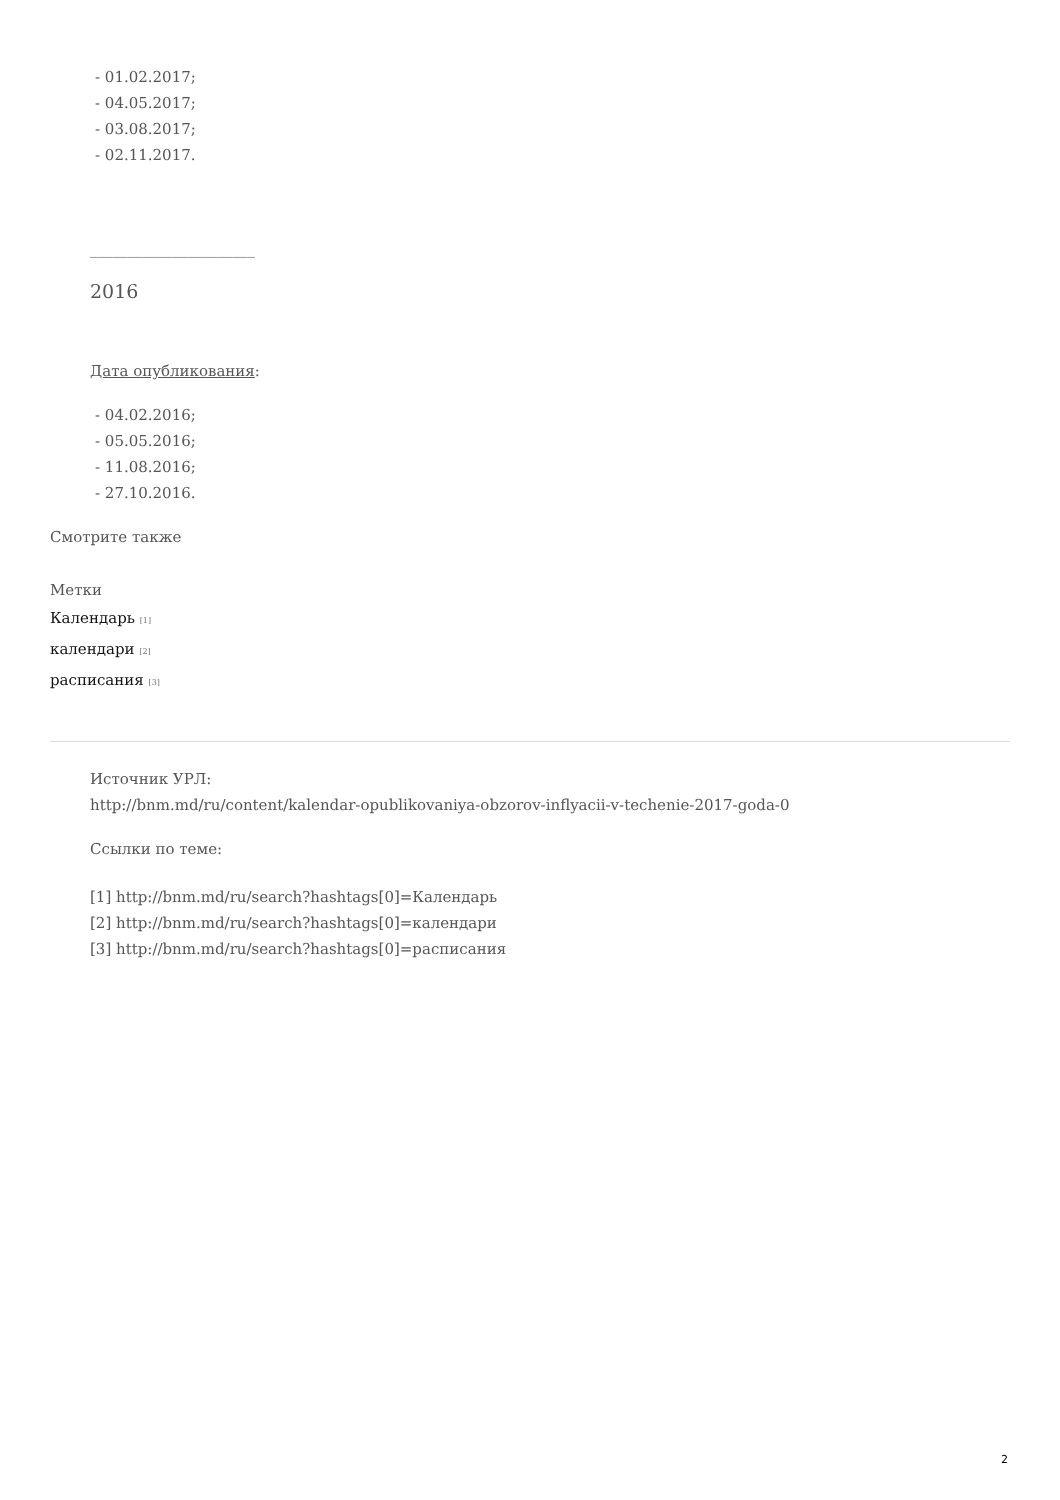- 01.02.2017;
- 04.05.2017;
- 03.08.2017;
- 02.11.2017.
______________________
2016
Дата опубликования:
- 04.02.2016;
- 05.05.2016;
- 11.08.2016;
- 27.10.2016.
Смотрите также
Метки
Календарь [1]
календари [2]
расписания [3]
Источник УРЛ:
http://bnm.md/ru/content/kalendar-opublikovaniya-obzorov-inflyacii-v-techenie-2017-goda-0
Ссылки по теме:
[1] http://bnm.md/ru/search?hashtags[0]=Календарь
[2] http://bnm.md/ru/search?hashtags[0]=календари
[3] http://bnm.md/ru/search?hashtags[0]=расписания
2